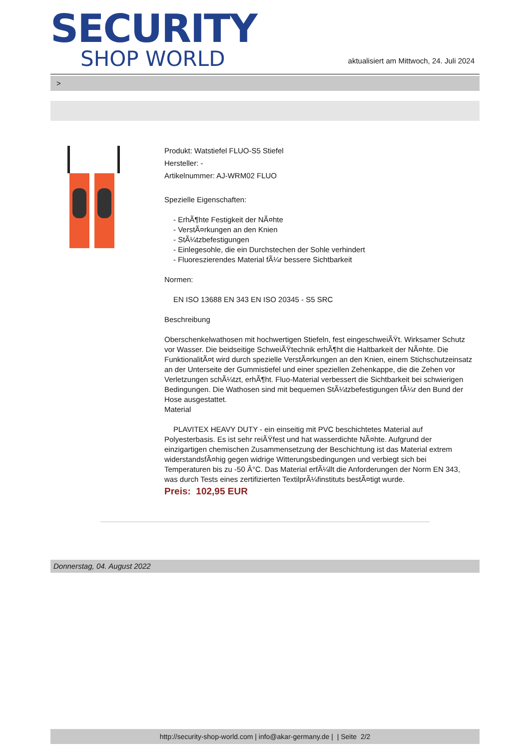SECURITY
SHOP WORLD
aktualisiert am Mittwoch, 24. Juli 2024
>
Produkt: Watstiefel FLUO-S5 Stiefel
Hersteller: -
Artikelnummer: AJ-WRM02 FLUO
Spezielle Eigenschaften:
- ErhÃ¶hte Festigkeit der NÃ¤hte
- VerstÃ¤rkungen an den Knien
- StÃ¼tzbefestigungen
- Einlegesohle, die ein Durchstechen der Sohle verhindert
- Fluoreszierendes Material fÃ¼r bessere Sichtbarkeit
Normen:
EN ISO 13688 EN 343 EN ISO 20345 - S5 SRC
Beschreibung
Oberschenkelwathosen mit hochwertigen Stiefeln, fest eingeschweiÃŸt. Wirksamer Schutz vor Wasser. Die beidseitige SchweiÃŸtechnik erhÃ¶ht die Haltbarkeit der NÃ¤hte. Die FunktionalitÃ¤t wird durch spezielle VerstÃ¤rkungen an den Knien, einem Stichschutzeinsatz an der Unterseite der Gummistiefel und einer speziellen Zehenkappe, die die Zehen vor Verletzungen schÃ¼tzt, erhÃ¶ht. Fluo-Material verbessert die Sichtbarkeit bei schwierigen Bedingungen. Die Wathosen sind mit bequemen StÃ¼tzbefestigungen fÃ¼r den Bund der Hose ausgestattet.
Material
PLAVITEX HEAVY DUTY - ein einseitig mit PVC beschichtetes Material auf Polyesterbasis. Es ist sehr reiÃŸfest und hat wasserdichte NÃ¤hte. Aufgrund der einzigartigen chemischen Zusammensetzung der Beschichtung ist das Material extrem widerstandsfÃ¤hig gegen widrige Witterungsbedingungen und verbiegt sich bei Temperaturen bis zu -50 Â°C. Das Material erfÃ¼llt die Anforderungen der Norm EN 343, was durch Tests eines zertifizierten TextilprÃ¼finstituts bestÃ¤tigt wurde.
Preis: 102,95 EUR
Donnerstag, 04. August 2022
http://security-shop-world.com | info@akar-germany.de | | Seite 2/2